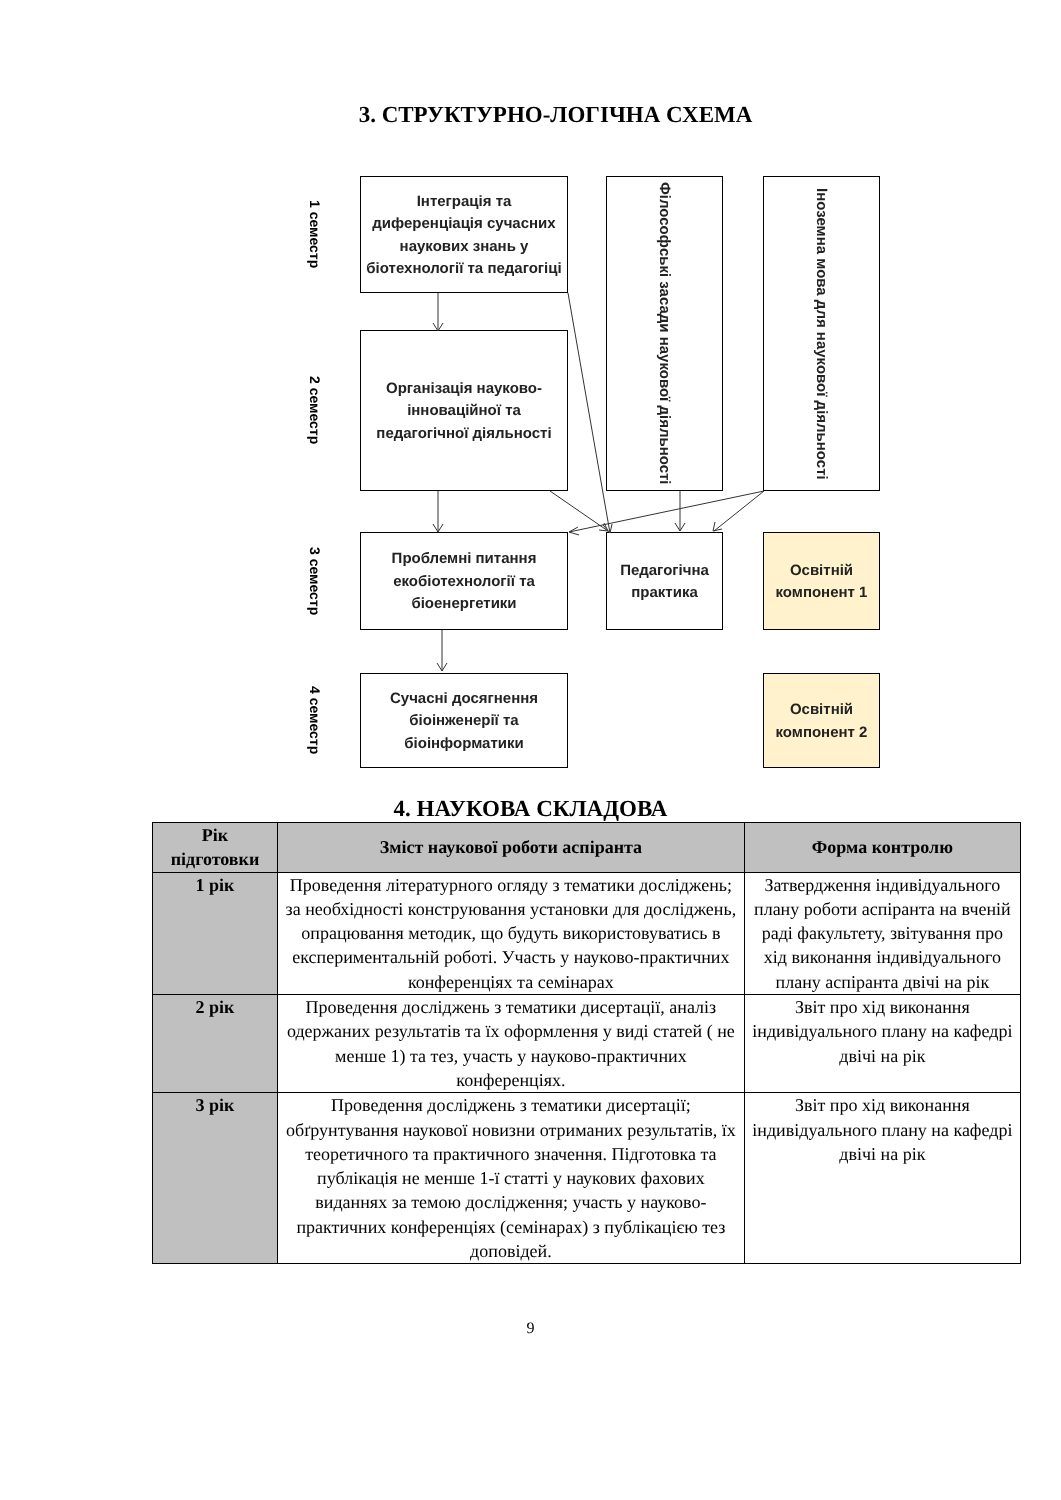3. СТРУКТУРНО-ЛОГІЧНА СХЕМА
1 семестр
Інтеграція та диференціація сучасних наукових знань у біотехнології та педагогіці
Філософські засади наукової діяльності
Іноземна мова для наукової діяльності
2 семестр
Організація науково-інноваційної та педагогічної діяльності
3 семестр
Проблемні питання екобіотехнології та біоенергетики
Педагогічна практика
Освітній компонент 1
4 семестр
Сучасні досягнення біоінженерії та біоінформатики
Освітній компонент 2
4. НАУКОВА СКЛАДОВА
| Рік підготовки | Зміст наукової роботи аспіранта | Форма контролю |
| --- | --- | --- |
| 1 рік | Проведення літературного огляду з тематики досліджень; за необхідності конструювання установки для досліджень, опрацювання методик, що будуть використовуватись в експериментальній роботі. Участь у науково-практичних конференціях та семінарах | Затвердження індивідуального плану роботи аспіранта на вченій раді факультету, звітування про хід виконання індивідуального плану аспіранта двічі на рік |
| 2 рік | Проведення досліджень з тематики дисертації, аналіз одержаних результатів та їх оформлення у виді статей ( не менше 1) та тез, участь у науково-практичних конференціях. | Звіт про хід виконання індивідуального плану на кафедрі двічі на рік |
| 3 рік | Проведення досліджень з тематики дисертації; обґрунтування наукової новизни отриманих результатів, їх теоретичного та практичного значення. Підготовка та публікація не менше 1-ї статті у наукових фахових виданнях за темою дослідження; участь у науково-практичних конференціях (семінарах) з публікацією тез доповідей. | Звіт про хід виконання індивідуального плану на кафедрі двічі на рік |
9